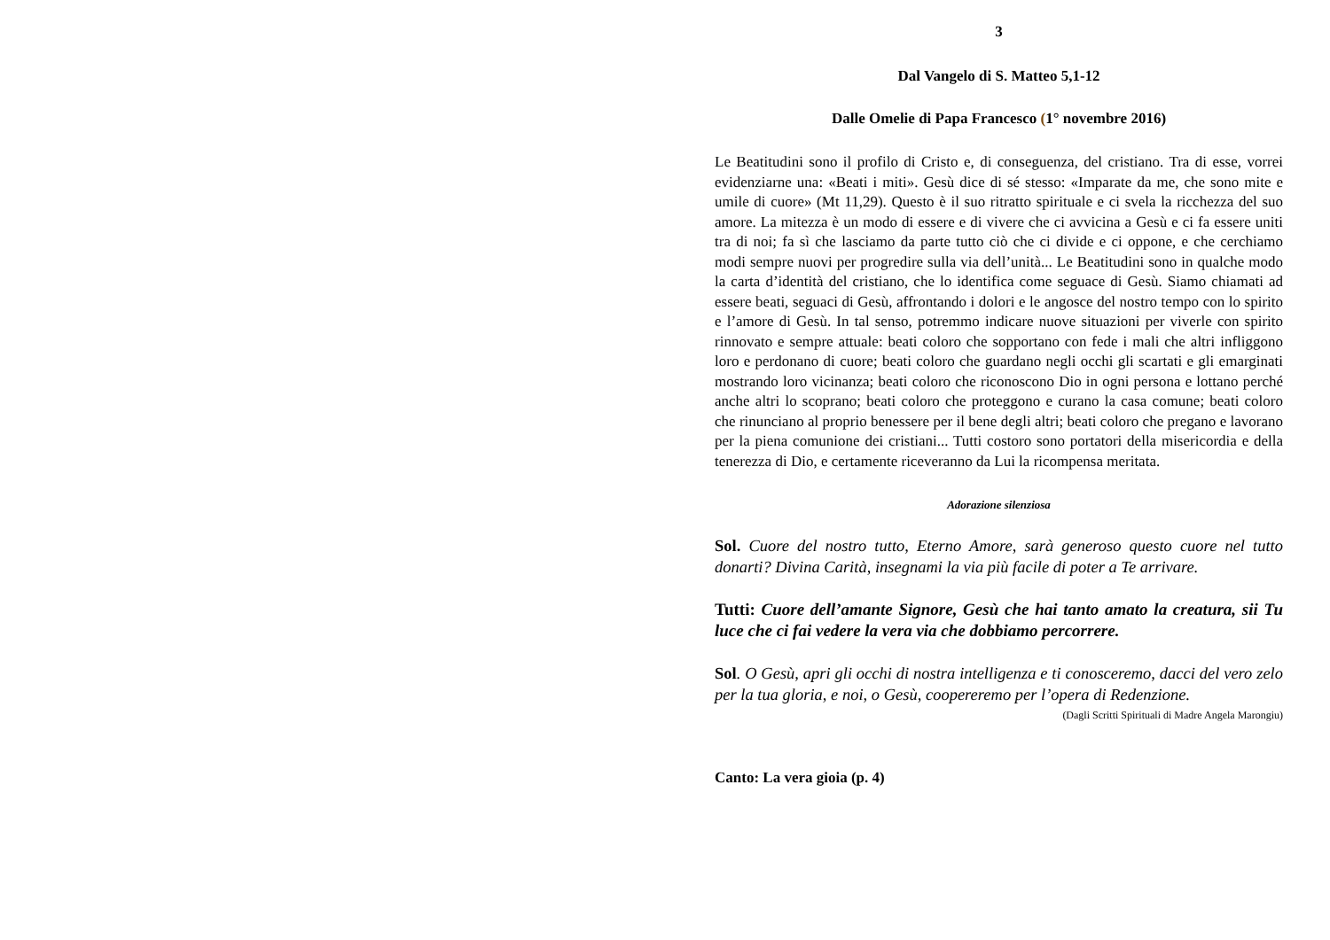3
Dal Vangelo di S. Matteo 5,1-12
Dalle Omelie di Papa Francesco (1° novembre 2016)
Le Beatitudini sono il profilo di Cristo e, di conseguenza, del cristiano. Tra di esse, vorrei evidenziarne una: «Beati i miti». Gesù dice di sé stesso: «Imparate da me, che sono mite e umile di cuore» (Mt 11,29). Questo è il suo ritratto spirituale e ci svela la ricchezza del suo amore. La mitezza è un modo di essere e di vivere che ci avvicina a Gesù e ci fa essere uniti tra di noi; fa sì che lasciamo da parte tutto ciò che ci divide e ci oppone, e che cerchiamo modi sempre nuovi per progredire sulla via dell’unità... Le Beatitudini sono in qualche modo la carta d’identità del cristiano, che lo identifica come seguace di Gesù. Siamo chiamati ad essere beati, seguaci di Gesù, affrontando i dolori e le angosce del nostro tempo con lo spirito e l’amore di Gesù. In tal senso, potremmo indicare nuove situazioni per viverle con spirito rinnovato e sempre attuale: beati coloro che sopportano con fede i mali che altri infliggono loro e perdonano di cuore; beati coloro che guardano negli occhi gli scartati e gli emarginati mostrando loro vicinanza; beati coloro che riconoscono Dio in ogni persona e lottano perché anche altri lo scoprano; beati coloro che proteggono e curano la casa comune; beati coloro che rinunciano al proprio benessere per il bene degli altri; beati coloro che pregano e lavorano per la piena comunione dei cristiani... Tutti costoro sono portatori della misericordia e della tenerezza di Dio, e certamente riceveranno da Lui la ricompensa meritata.
Adorazione silenziosa
Sol. Cuore del nostro tutto, Eterno Amore, sarà generoso questo cuore nel tutto donarti? Divina Carità, insegnami la via più facile di poter a Te arrivare.
Tutti: Cuore dell’amante Signore, Gesù che hai tanto amato la creatura, sii Tu luce che ci fai vedere la vera via che dobbiamo percorrere.
Sol. O Gesù, apri gli occhi di nostra intelligenza e ti conosceremo, dacci del vero zelo per la tua gloria, e noi, o Gesù, coopereremo per l’opera di Redenzione.
(Dagli Scritti Spirituali di Madre Angela Marongiu)
Canto: La vera gioia (p. 4)